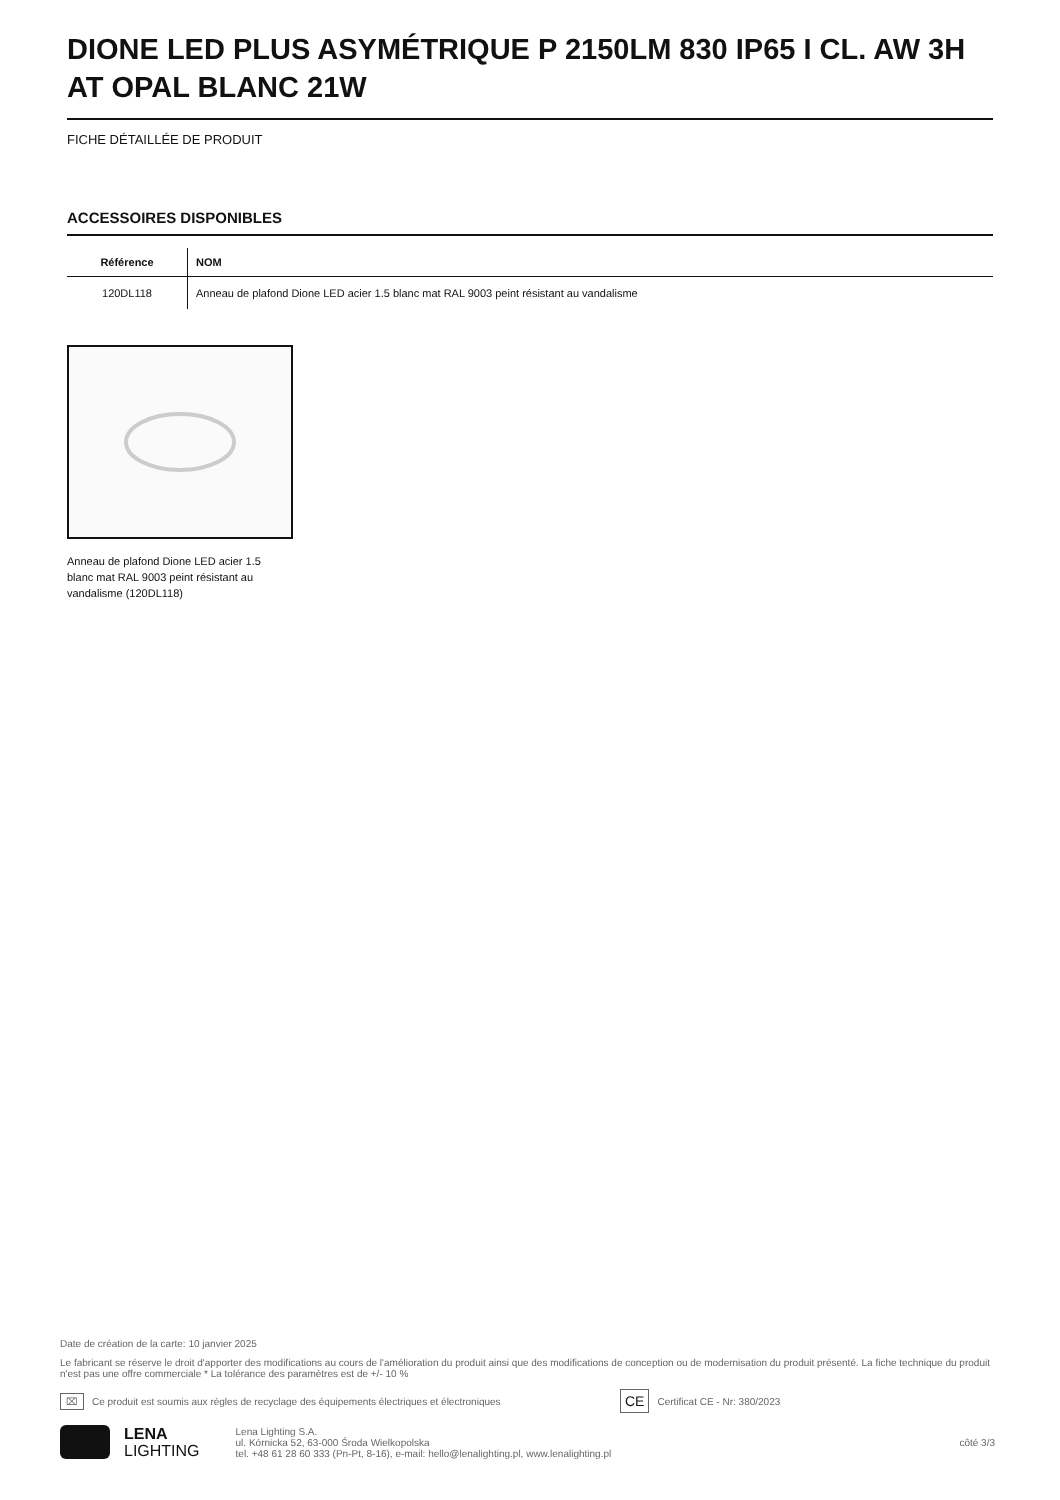DIONE LED PLUS ASYMÉTRIQUE P 2150LM 830 IP65 I CL. AW 3H AT OPAL BLANC 21W
FICHE DÉTAILLÉE DE PRODUIT
ACCESSOIRES DISPONIBLES
| Référence | NOM |
| --- | --- |
| 120DL118 | Anneau de plafond Dione LED acier 1.5 blanc mat RAL 9003 peint résistant au vandalisme |
Anneau de plafond Dione LED acier 1.5 blanc mat RAL 9003 peint résistant au vandalisme (120DL118)
Date de création de la carte: 10 janvier 2025
Le fabricant se réserve le droit d'apporter des modifications au cours de l'amélioration du produit ainsi que des modifications de conception ou de modernisation du produit présenté. La fiche technique du produit n'est pas une offre commerciale * La tolérance des paramètres est de +/- 10 %
⌧ Ce produit est soumis aux règles de recyclage des équipements électriques et électroniques CE Certificat CE - Nr: 380/2023
LENA
LIGHTING
Lena Lighting S.A.
ul. Kórnicka 52, 63-000 Środa Wielkopolska
tel. +48 61 28 60 333 (Pn-Pt, 8-16), e-mail: hello@lenalighting.pl, www.lenalighting.pl
côté 3/3